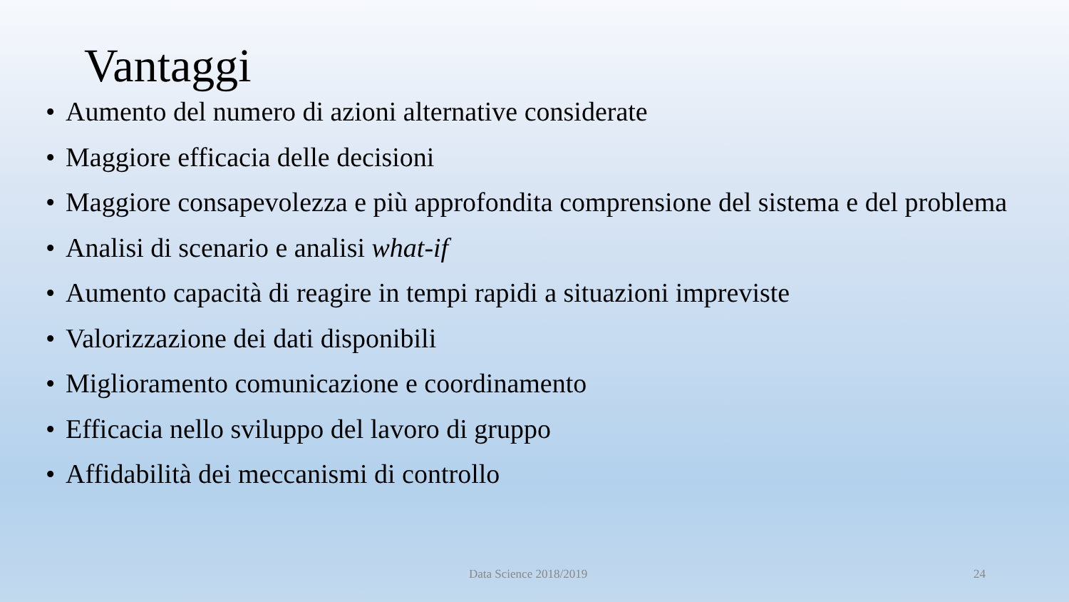Vantaggi
• Aumento del numero di azioni alternative considerate
• Maggiore efficacia delle decisioni
• Maggiore consapevolezza e più approfondita comprensione del sistema e del problema
• Analisi di scenario e analisi what-if
• Aumento capacità di reagire in tempi rapidi a situazioni impreviste
• Valorizzazione dei dati disponibili
• Miglioramento comunicazione e coordinamento
• Efficacia nello sviluppo del lavoro di gruppo
• Affidabilità dei meccanismi di controllo
Data Science 2018/2019 24